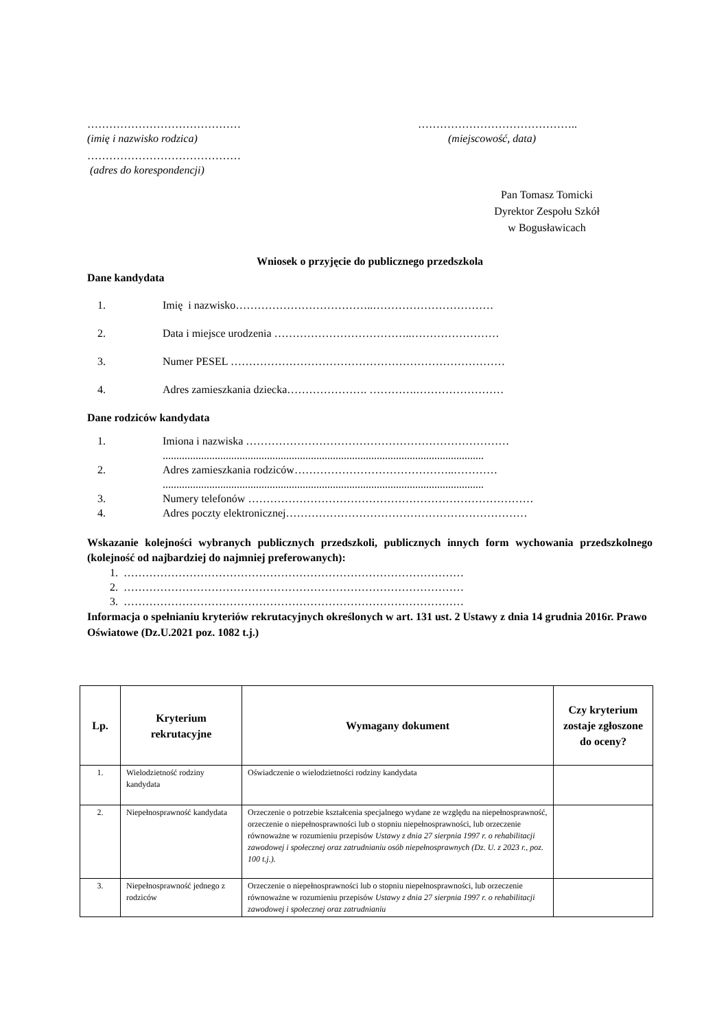…………………………………… ……………………………………..
(imię i nazwisko rodzica) (miejscowość, data)
……………………………………
(adres do korespondencji)
Pan Tomasz Tomicki
Dyrektor Zespołu Szkół
w Bogusławicach
Wniosek o przyjęcie do publicznego przedszkola
Dane kandydata
1. Imię i nazwisko………………………………..……………………………
2. Data i miejsce urodzenia ………………………………..……………………
3. Numer PESEL …………………………………………………………………
4. Adres zamieszkania dziecka…………………. ………….……………………
Dane rodziców kandydata
1. Imiona i nazwiska ………………………………………………………………
.....................................................................................................................
2. Adres zamieszkania rodziców……………………………………..…………
.....................................................................................................................
3. Numery telefonów ……………………………………………………………………
4. Adres poczty elektronicznej…………………………………………………………
Wskazanie kolejności wybranych publicznych przedszkoli, publicznych innych form wychowania przedszkolnego (kolejność od najbardziej do najmniej preferowanych):
1. …………………………………………………………………………………
2. …………………………………………………………………………………
3. …………………………………………………………………………………
Informacja o spełnianiu kryteriów rekrutacyjnych określonych w art. 131 ust. 2 Ustawy z dnia 14 grudnia 2016r. Prawo Oświatowe (Dz.U.2021 poz. 1082 t.j.)
| Lp. | Kryterium rekrutacyjne | Wymagany dokument | Czy kryterium zostaje zgłoszone do oceny? |
| --- | --- | --- | --- |
| 1. | Wielodzietność rodziny kandydata | Oświadczenie o wielodzietności rodziny kandydata | |
| 2. | Niepełnosprawność kandydata | Orzeczenie o potrzebie kształcenia specjalnego wydane ze względu na niepełnosprawność, orzeczenie o niepełnosprawności lub o stopniu niepełnosprawności, lub orzeczenie równoważne w rozumieniu przepisów Ustawy z dnia 27 sierpnia 1997 r. o rehabilitacji zawodowej i społecznej oraz zatrudnianiu osób niepełnosprawnych (Dz. U. z 2023 r., poz. 100 t.j.). | |
| 3. | Niepełnosprawność jednego z rodziców | Orzeczenie o niepełnosprawności lub o stopniu niepełnosprawności, lub orzeczenie równoważne w rozumieniu przepisów Ustawy z dnia 27 sierpnia 1997 r. o rehabilitacji zawodowej i społecznej oraz zatrudnianiu | |